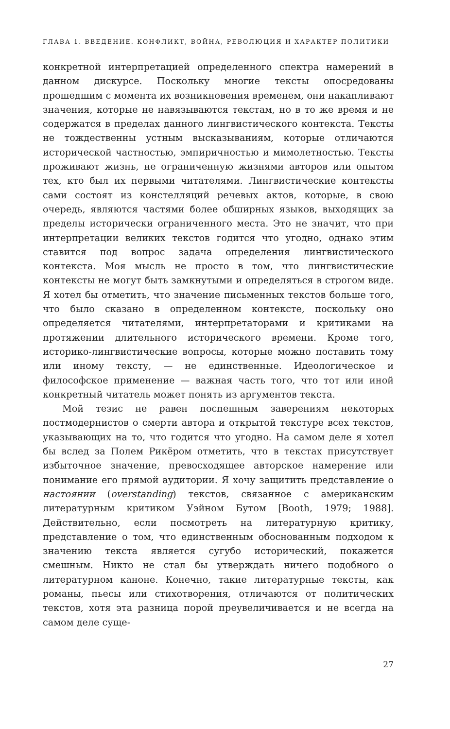ГЛАВА 1. ВВЕДЕНИЕ. КОНФЛИКТ, ВОЙНА, РЕВОЛЮЦИЯ И ХАРАКТЕР ПОЛИТИКИ
конкретной интерпретацией определенного спектра намерений в данном дискурсе. Поскольку многие тексты опосредованы прошедшим с момента их возникновения временем, они накапливают значения, которые не навязываются текстам, но в то же время и не содержатся в пределах данного лингвистического контекста. Тексты не тождественны устным высказываниям, которые отличаются исторической частностью, эмпиричностью и мимолетностью. Тексты проживают жизнь, не ограниченную жизнями авторов или опытом тех, кто был их первыми читателями. Лингвистические контексты сами состоят из констелляций речевых актов, которые, в свою очередь, являются частями более обширных языков, выходящих за пределы исторически ограниченного места. Это не значит, что при интерпретации великих текстов годится что угодно, однако этим ставится под вопрос задача определения лингвистического контекста. Моя мысль не просто в том, что лингвистические контексты не могут быть замкнутыми и определяться в строгом виде. Я хотел бы отметить, что значение письменных текстов больше того, что было сказано в определенном контексте, поскольку оно определяется читателями, интерпретаторами и критиками на протяжении длительного исторического времени. Кроме того, историко-лингвистические вопросы, которые можно поставить тому или иному тексту, — не единственные. Идеологическое и философское применение — важная часть того, что тот или иной конкретный читатель может понять из аргументов текста.
Мой тезис не равен поспешным заверениям некоторых постмодернистов о смерти автора и открытой текстуре всех текстов, указывающих на то, что годится что угодно. На самом деле я хотел бы вслед за Полем Рикёром отметить, что в текстах присутствует избыточное значение, превосходящее авторское намерение или понимание его прямой аудитории. Я хочу защитить представление о настоянии (overstanding) текстов, связанное с американским литературным критиком Уэйном Бутом [Booth, 1979; 1988]. Действительно, если посмотреть на литературную критику, представление о том, что единственным обоснованным подходом к значению текста является сугубо исторический, покажется смешным. Никто не стал бы утверждать ничего подобного о литературном каноне. Конечно, такие литературные тексты, как романы, пьесы или стихотворения, отличаются от политических текстов, хотя эта разница порой преувеличивается и не всегда на самом деле суще-
27